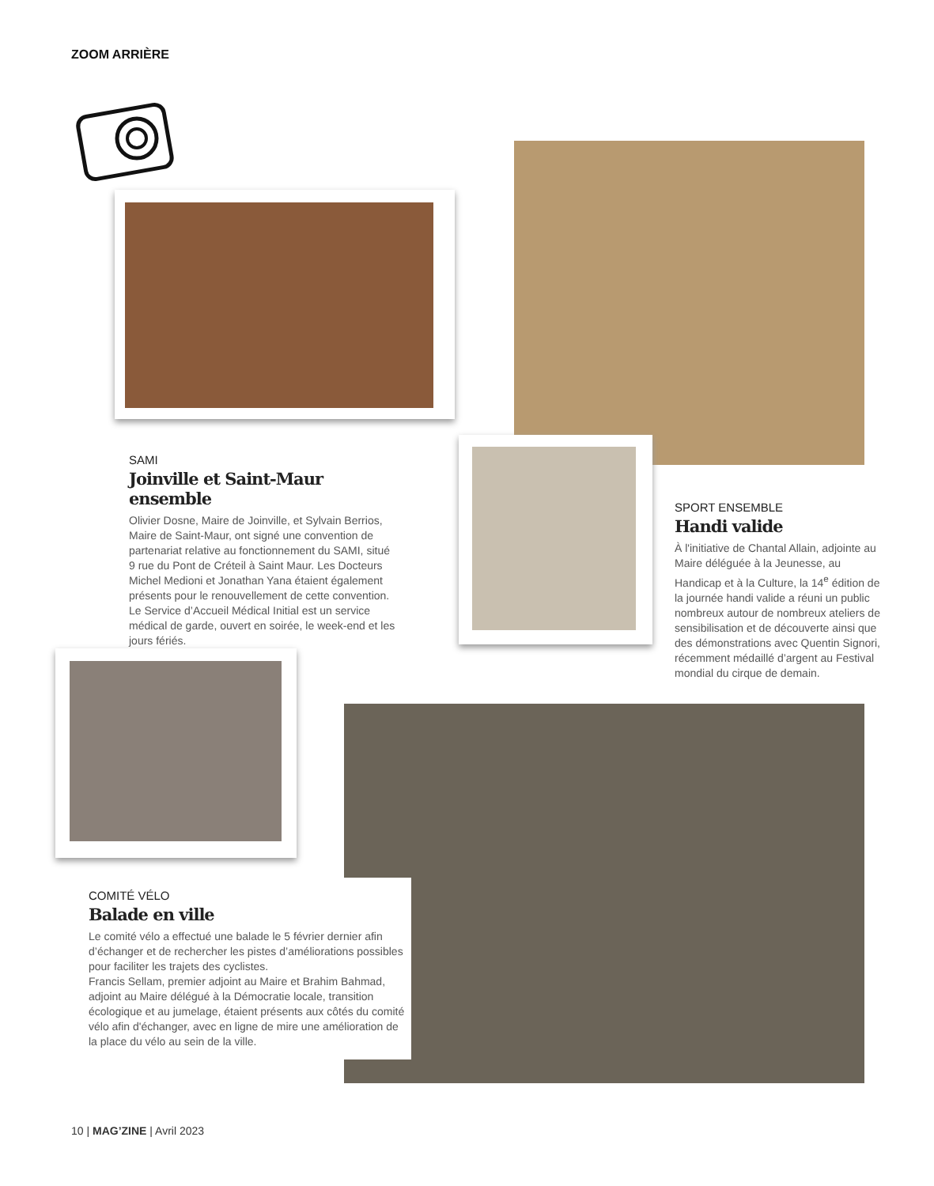ZOOM ARRIÈRE
SAMI
Joinville et Saint-Maur ensemble
Olivier Dosne, Maire de Joinville, et Sylvain Berrios, Maire de Saint-Maur, ont signé une convention de partenariat relative au fonctionnement du SAMI, situé 9 rue du Pont de Créteil à Saint Maur. Les Docteurs Michel Medioni et Jonathan Yana étaient également présents pour le renouvellement de cette convention. Le Service d’Accueil Médical Initial est un service médical de garde, ouvert en soirée, le week-end et les jours fériés.
SPORT ENSEMBLE
Handi valide
À l'initiative de Chantal Allain, adjointe au Maire déléguée à la Jeunesse, au Handicap et à la Culture, la 14<sup>e</sup> édition de la journée handi valide a réuni un public nombreux autour de nombreux ateliers de sensibilisation et de découverte ainsi que des démonstrations avec Quentin Signori, récemment médaillé d’argent au Festival mondial du cirque de demain.
COMITÉ VÉLO
Balade en ville
Le comité vélo a effectué une balade le 5 février dernier afin d’échanger et de rechercher les pistes d’améliorations possibles pour faciliter les trajets des cyclistes.
Francis Sellam, premier adjoint au Maire et Brahim Bahmad, adjoint au Maire délégué à la Démocratie locale, transition écologique et au jumelage, étaient présents aux côtés du comité vélo afin d'échanger, avec en ligne de mire une amélioration de la place du vélo au sein de la ville.
10 | MAG’ZINE | Avril 2023